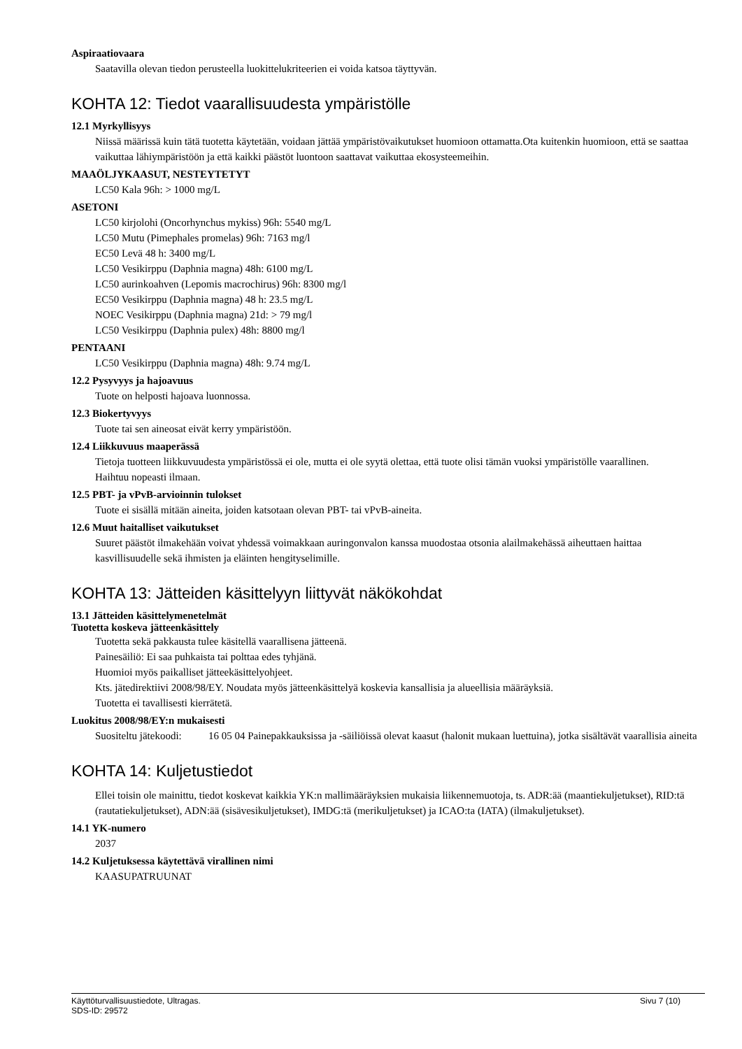Aspiraatiovaara
Saatavilla olevan tiedon perusteella luokittelukriteerien ei voida katsoa täyttyvän.
KOHTA 12: Tiedot vaarallisuudesta ympäristölle
12.1 Myrkyllisyys
Niissä määrissä kuin tätä tuotetta käytetään, voidaan jättää ympäristövaikutukset huomioon ottamatta.Ota kuitenkin huomioon, että se saattaa vaikuttaa lähiympäristöön ja että kaikki päästöt luontoon saattavat vaikuttaa ekosysteemeihin.
MAAÖLJYKAASUT, NESTEYTETYT
LC50 Kala 96h: > 1000 mg/L
ASETONI
LC50 kirjolohi (Oncorhynchus mykiss) 96h: 5540 mg/L
LC50 Mutu (Pimephales promelas) 96h: 7163 mg/l
EC50 Levä 48 h: 3400 mg/L
LC50 Vesikirppu (Daphnia magna) 48h: 6100 mg/L
LC50 aurinkoahven (Lepomis macrochirus) 96h: 8300 mg/l
EC50 Vesikirppu (Daphnia magna) 48 h: 23.5 mg/L
NOEC Vesikirppu (Daphnia magna) 21d: > 79 mg/l
LC50 Vesikirppu (Daphnia pulex) 48h: 8800 mg/l
PENTAANI
LC50 Vesikirppu (Daphnia magna) 48h: 9.74 mg/L
12.2 Pysyvyys ja hajoavuus
Tuote on helposti hajoava luonnossa.
12.3 Biokertyvyys
Tuote tai sen aineosat eivät kerry ympäristöön.
12.4 Liikkuvuus maaperässä
Tietoja tuotteen liikkuvuudesta ympäristössä ei ole, mutta ei ole syytä olettaa, että tuote olisi tämän vuoksi ympäristölle vaarallinen.
Haihtuu nopeasti ilmaan.
12.5 PBT- ja vPvB-arvioinnin tulokset
Tuote ei sisällä mitään aineita, joiden katsotaan olevan PBT- tai vPvB-aineita.
12.6 Muut haitalliset vaikutukset
Suuret päästöt ilmakehään voivat yhdessä voimakkaan auringonvalon kanssa muodostaa otsonia alailmakehässä aiheuttaen haittaa kasvillisuudelle sekä ihmisten ja eläinten hengityselimille.
KOHTA 13: Jätteiden käsittelyyn liittyvät näkökohdat
13.1 Jätteiden käsittelymenetelmät
Tuotetta koskeva jätteenkäsittely
Tuotetta sekä pakkausta tulee käsitellä vaarallisena jätteenä.
Painesäiliö: Ei saa puhkaista tai polttaa edes tyhjänä.
Huomioi myös paikalliset jätteekäsittelyohjeet.
Kts. jätedirektiivi 2008/98/EY. Noudata myös jätteenkäsittelyä koskevia kansallisia ja alueellisia määräyksiä.
Tuotetta ei tavallisesti kierrätetä.
Luokitus 2008/98/EY:n mukaisesti
Suositeltu jätekoodi: 16 05 04 Painepakkauksissa ja -säiliöissä olevat kaasut (halonit mukaan luettuina), jotka sisältävät vaarallisia aineita
KOHTA 14: Kuljetustiedot
Ellei toisin ole mainittu, tiedot koskevat kaikkia YK:n mallimääräyksien mukaisia liikennemuotoja, ts. ADR:ää (maantiekuljetukset), RID:tä (rautatiekuljetukset), ADN:ää (sisävesikuljetukset), IMDG:tä (merikuljetukset) ja ICAO:ta (IATA) (ilmakuljetukset).
14.1 YK-numero
2037
14.2 Kuljetuksessa käytettävä virallinen nimi
KAASUPATRUUNAT
Käyttöturvallisuustiedote, Ultragas.
SDS-ID: 29572
Sivu 7 (10)